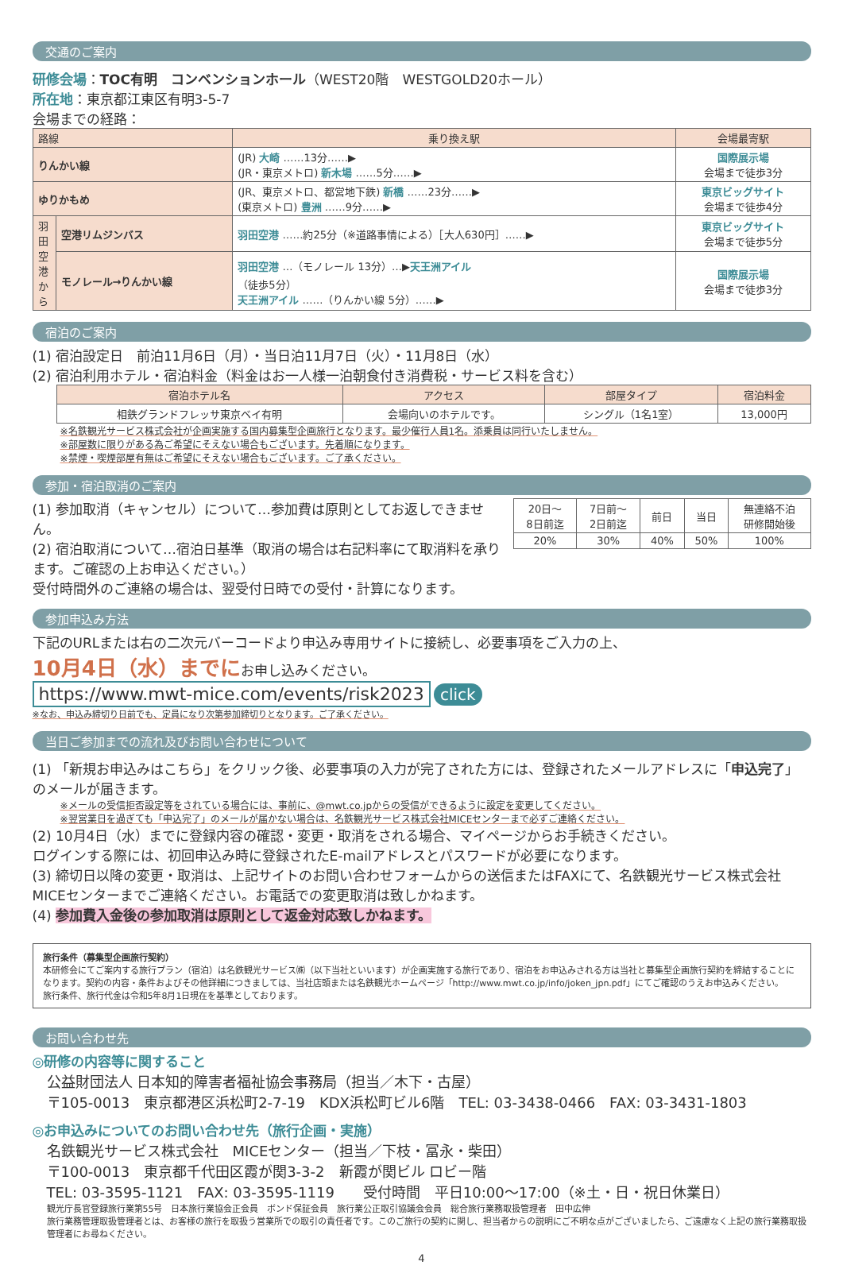交通のご案内
研修会場：TOC有明　コンベンションホール（WEST20階　WESTGOLD20ホール）
所在地：東京都江東区有明3-5-7
会場までの経路：
| 路線 | | 乗り換え駅 | 会場最寄駅 |
| --- | --- | --- | --- |
| りんかい線 | | (JR) 大崎 ……13分……▶ (JR・東京メトロ) 新木場 ……5分……▶ | 国際展示場 会場まで徒歩3分 |
| ゆりかもめ | | (JR、東京メトロ、都営地下鉄) 新橋 ……23分……▶ (東京メトロ) 豊洲 ……9分……▶ | 東京ビッグサイト 会場まで徒歩4分 |
| 羽田空港から | 空港リムジンバス | 羽田空港 ……約25分（※道路事情による）［大人630円］……▶ | 東京ビッグサイト 会場まで徒歩5分 |
| | モノレール→りんかい線 | 羽田空港 …（モノレール 13分）…▶ 天王洲アイル （徒歩5分） 天王洲アイル ……（りんかい線 5分）……▶ | 国際展示場 会場まで徒歩3分 |
宿泊のご案内
(1) 宿泊設定日　前泊11月6日（月）・当日泊11月7日（火）・11月8日（水）
(2) 宿泊利用ホテル・宿泊料金（料金はお一人様一泊朝食付き消費税・サービス料を含む）
| 宿泊ホテル名 | アクセス | 部屋タイプ | 宿泊料金 |
| --- | --- | --- | --- |
| 相鉄グランドフレッサ東京ベイ有明 | 会場向いのホテルです。 | シングル（1名1室） | 13,000円 |
※名鉄観光サービス株式会社が企画実施する国内募集型企画旅行となります。最少催行人員1名。添乗員は同行いたしません。
※部屋数に限りがある為ご希望にそえない場合もございます。先着順になります。
※禁煙・喫煙部屋有無はご希望にそえない場合もございます。ご了承ください。
参加・宿泊取消のご案内
(1) 参加取消（キャンセル）について…参加費は原則としてお返しできません。
(2) 宿泊取消について…宿泊日基準（取消の場合は右記料率にて取消料を承ります。ご確認の上お申込ください。）
受付時間外のご連絡の場合は、翌受付日時での受付・計算になります。
| 20日〜 8日前迄 | 7日前〜 2日前迄 | 前日 | 当日 | 無連絡不泊 研修開始後 |
| 20% | 30% | 40% | 50% | 100% |
参加申込み方法
下記のURLまたは右の二次元バーコードより申込み専用サイトに接続し、必要事項をご入力の上、
10月4日（水）までに お申し込みください。
https://www.mwt-mice.com/events/risk2023
click
※なお、申込み締切り日前でも、定員になり次第参加締切りとなります。ご了承ください。
当日ご参加までの流れ及びお問い合わせについて
(1) 「新規お申込みはこちら」をクリック後、必要事項の入力が完了された方には、登録されたメールアドレスに「申込完了」のメールが届きます。
※メールの受信拒否設定等をされている場合には、事前に、@mwt.co.jpからの受信ができるように設定を変更してください。
※翌営業日を過ぎても「申込完了」のメールが届かない場合は、名鉄観光サービス株式会社MICEセンターまで必ずご連絡ください。
(2) 10月4日（水）までに登録内容の確認・変更・取消をされる場合、マイページからお手続きください。
ログインする際には、初回申込み時に登録されたE-mailアドレスとパスワードが必要になります。
(3) 締切日以降の変更・取消は、上記サイトのお問い合わせフォームからの送信またはFAXにて、名鉄観光サービス株式会社MICEセンターまでご連絡ください。お電話での変更取消は致しかねます。
(4) 参加費入金後の参加取消は原則として返金対応致しかねます。
旅行条件（募集型企画旅行契約）
本研修会にてご案内する旅行プラン（宿泊）は名鉄観光サービス㈱（以下当社といいます）が企画実施する旅行であり、宿泊をお申込みされる方は当社と募集型企画旅行契約を締結することになります。契約の内容・条件およびその他詳細につきましては、当社店頭または名鉄観光ホームページ「http://www.mwt.co.jp/info/joken_jpn.pdf」にてご確認のうえお申込みください。
旅行条件、旅行代金は令和5年8月1日現在を基準としております。
お問い合わせ先
◎研修の内容等に関すること
公益財団法人 日本知的障害者福祉協会事務局（担当／木下・古屋）
〒105-0013　東京都港区浜松町2-7-19　KDX浜松町ビル6階　TEL: 03-3438-0466　FAX: 03-3431-1803
◎お申込みについてのお問い合わせ先（旅行企画・実施）
名鉄観光サービス株式会社　MICEセンター（担当／下枝・冨永・柴田）
〒100-0013　東京都千代田区霞が関3-3-2　新霞が関ビル ロビー階
TEL: 03-3595-1121　FAX: 03-3595-1119　　受付時間　平日10:00〜17:00（※土・日・祝日休業日）
観光庁長官登録旅行業第55号　日本旅行業協会正会員　ボンド保証会員　旅行業公正取引協議会会員　総合旅行業務取扱管理者　田中広伸
旅行業務管理取扱管理者とは、お客様の旅行を取扱う営業所での取引の責任者です。このご旅行の契約に関し、担当者からの説明にご不明な点がございましたら、ご遠慮なく上記の旅行業務取扱管理者にお尋ねください。
4